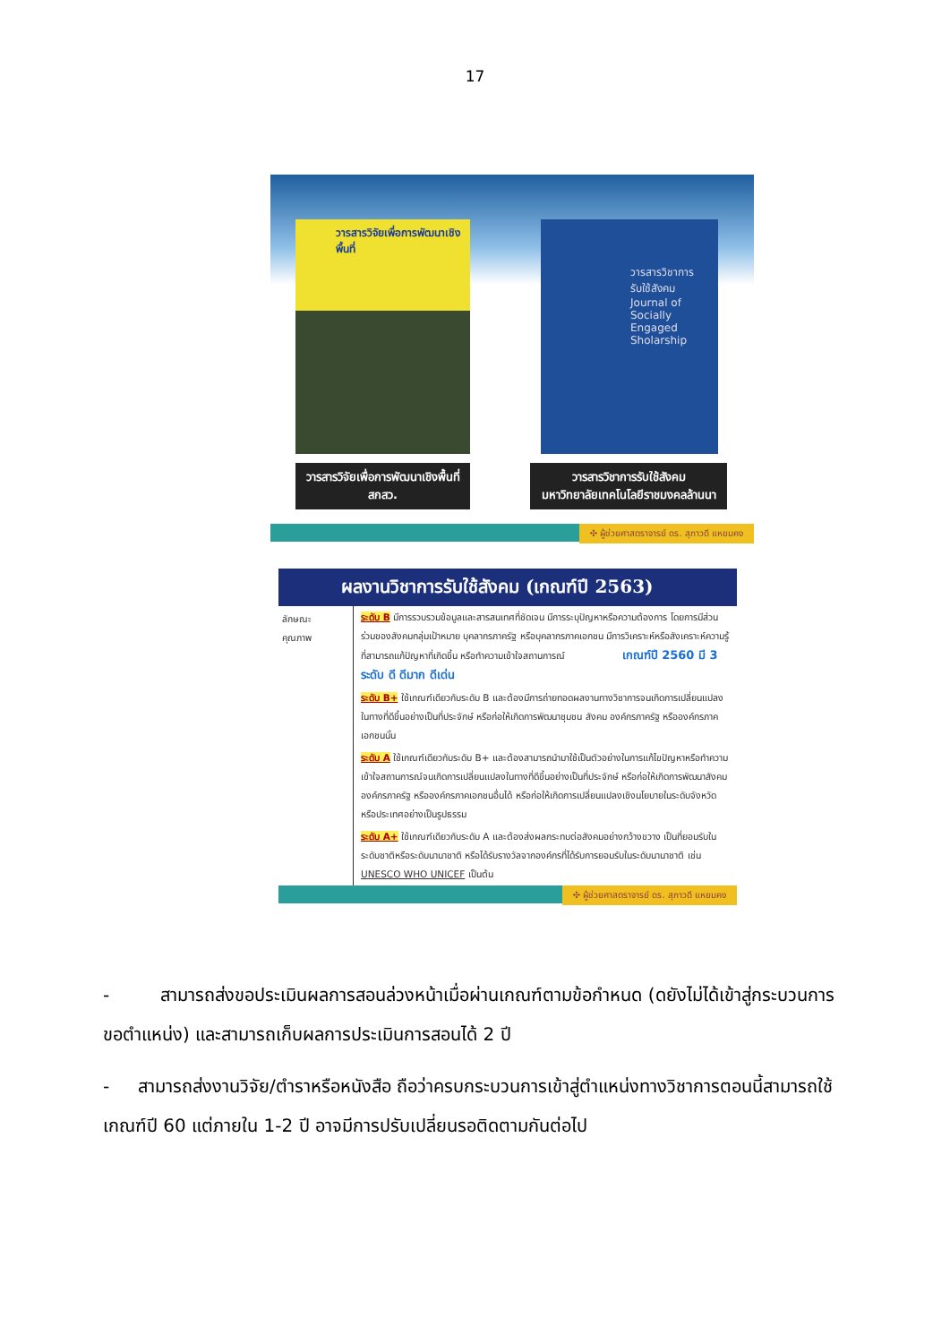17
วารสารวิจัยเพื่อการพัฒนาเชิงพื้นที่
วารสารวิจัยเพื่อการพัฒนาเชิงพื้นที่
สกสว.
วารสารวิชาการ
รับใช้สังคม
Journal of Socially Engaged Sholarship
วารสารวิชาการรับใช้สังคม
มหาวิทยาลัยเทคโนโลยีราชมงคลล้านนา
✣ ผู้ช่วยศาสตราจารย์ ดร. สุภาวดี แหยมคง
ผลงานวิชาการรับใช้สังคม (เกณฑ์ปี 2563)
ลักษณะ
คุณภาพ
ระดับ B มีการรวบรวมข้อมูลและสารสนเทศที่ชัดเจน มีการระบุปัญหาหรือความต้องการ โดยการมีส่วนร่วมของสังคมกลุ่มเป้าหมาย บุคลากรภาครัฐ หรือบุคลากรภาคเอกชน มีการวิเคราะห์หรือสังเคราะห์ความรู้ที่สามารถแก้ปัญหาที่เกิดขึ้น หรือทำความเข้าใจสถานการณ์ เกณฑ์ปี 2560 มี 3 ระดับ ดี ดีมาก ดีเด่น
ระดับ B+ ใช้เกณฑ์เดียวกับระดับ B และต้องมีการถ่ายทอดผลงานทางวิชาการจนเกิดการเปลี่ยนแปลงในทางที่ดีขึ้นอย่างเป็นที่ประจักษ์ หรือก่อให้เกิดการพัฒนาชุมชน สังคม องค์กรภาครัฐ หรือองค์กรภาคเอกชนนั้น
ระดับ A ใช้เกณฑ์เดียวกับระดับ B+ และต้องสามารถนำมาใช้เป็นตัวอย่างในการแก้ไขปัญหาหรือทำความเข้าใจสถานการณ์จนเกิดการเปลี่ยนแปลงในทางที่ดีขึ้นอย่างเป็นที่ประจักษ์ หรือก่อให้เกิดการพัฒนาสังคม องค์กรภาครัฐ หรือองค์กรภาคเอกชนอื่นได้ หรือก่อให้เกิดการเปลี่ยนแปลงเชิงนโยบายในระดับจังหวัดหรือประเทศอย่างเป็นรูปธรรม
ระดับ A+ ใช้เกณฑ์เดียวกับระดับ A และต้องส่งผลกระทบต่อสังคมอย่างกว้างขวาง เป็นที่ยอมรับในระดับชาติหรือระดับนานาชาติ หรือได้รับรางวัลจากองค์กรที่ได้รับการยอมรับในระดับนานาชาติ เช่น UNESCO WHO UNICEF เป็นต้น
✣ ผู้ช่วยศาสตราจารย์ ดร. สุภาวดี แหยมคง
- สามารถส่งขอประเมินผลการสอนล่วงหน้าเมื่อผ่านเกณฑ์ตามข้อกำหนด (ดยังไม่ได้เข้าสู่กระบวนการขอตำแหน่ง) และสามารถเก็บผลการประเมินการสอนได้ 2 ปี
- สามารถส่งงานวิจัย/ตำราหรือหนังสือ ถือว่าครบกระบวนการเข้าสู่ตำแหน่งทางวิชาการตอนนี้สามารถใช้เกณฑ์ปี 60 แต่ภายใน 1-2 ปี อาจมีการปรับเปลี่ยนรอติดตามกันต่อไป